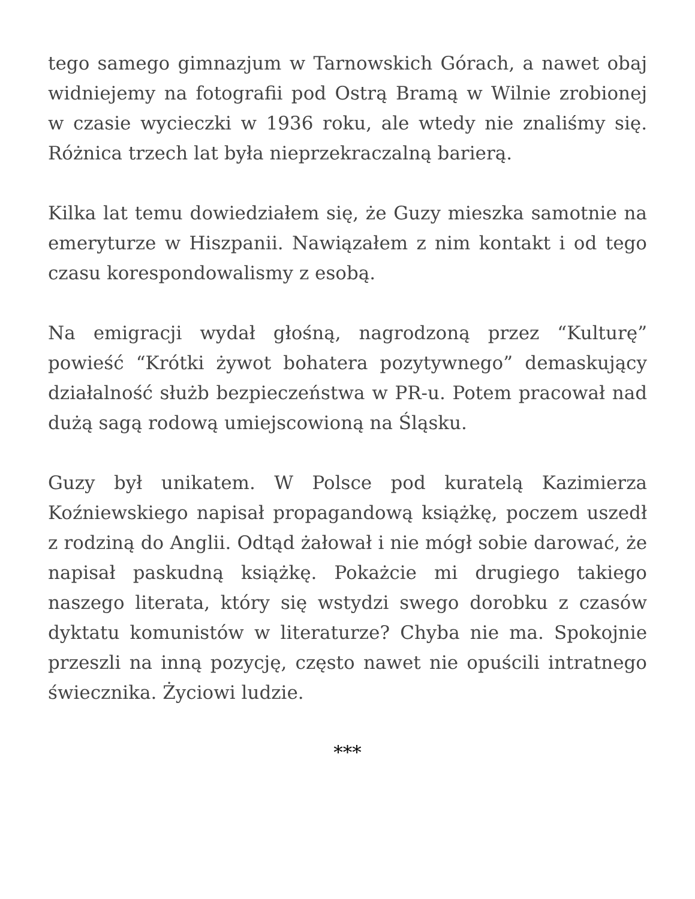tego samego gimnazjum w Tarnowskich Górach, a nawet obaj widniejemy na fotografii pod Ostrą Bramą w Wilnie zrobionej w czasie wycieczki w 1936 roku, ale wtedy nie znaliśmy się. Różnica trzech lat była nieprzekraczalną barierą.
Kilka lat temu dowiedziałem się, że Guzy mieszka samotnie na emeryturze w Hiszpanii. Nawiązałem z nim kontakt i od tego czasu korespondowalismy z esobą.
Na emigracji wydał głośną, nagrodzoną przez “Kulturę” powieść “Krótki żywot bohatera pozytywnego” demaskujący działalność służb bezpieczeństwa w PR-u. Potem pracował nad dużą sagą rodową umiejscowioną na Śląsku.
Guzy był unikatem. W Polsce pod kuratelą Kazimierza Koźniewskiego napisał propagandową książkę, poczem uszedł z rodziną do Anglii. Odtąd żałował i nie mógł sobie darować, że napisał paskudną książkę. Pokażcie mi drugiego takiego naszego literata, który się wstydzi swego dorobku z czasów dyktatu komunistów w literaturze? Chyba nie ma. Spokojnie przeszli na inną pozycję, często nawet nie opuścili intratnego świecznika. Życiowi ludzie.
***